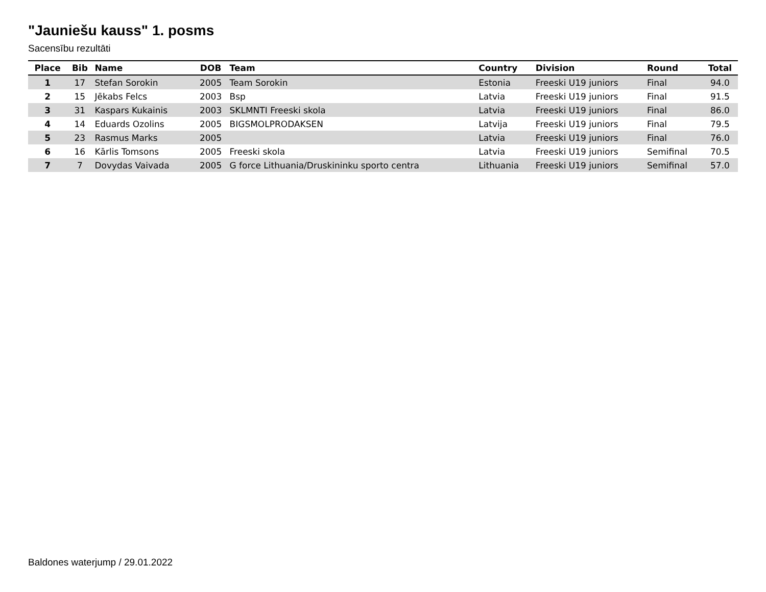"Jauniešu kauss" 1. posms
Sacensību rezultāti
| Place | Bib | Name | DOB | Team | Country | Division | Round | Total |
| --- | --- | --- | --- | --- | --- | --- | --- | --- |
| 1 | 17 | Stefan Sorokin | 2005 | Team Sorokin | Estonia | Freeski U19 juniors | Final | 94.0 |
| 2 | 15 | Jēkabs Felcs | 2003 | Bsp | Latvia | Freeski U19 juniors | Final | 91.5 |
| 3 | 31 | Kaspars Kukainis | 2003 | SKLMNTI Freeski skola | Latvia | Freeski U19 juniors | Final | 86.0 |
| 4 | 14 | Eduards Ozolins | 2005 | BIGSMOLPRODAKSEN | Latvija | Freeski U19 juniors | Final | 79.5 |
| 5 | 23 | Rasmus Marks | 2005 | | Latvia | Freeski U19 juniors | Final | 76.0 |
| 6 | 16 | Kārlis Tomsons | 2005 | Freeski skola | Latvia | Freeski U19 juniors | Semifinal | 70.5 |
| 7 | 7 | Dovydas Vaivada | 2005 | G force Lithuania/Druskininku sporto centra | Lithuania | Freeski U19 juniors | Semifinal | 57.0 |
Baldones waterjump / 29.01.2022